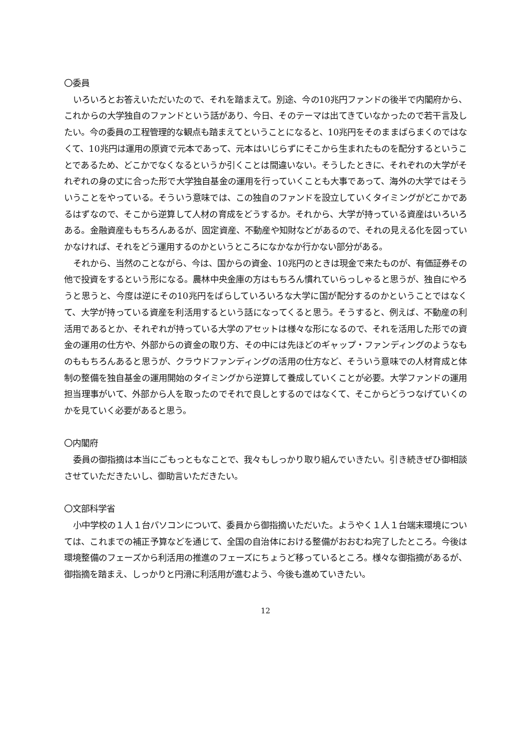〇委員
いろいろとお答えいただいたので、それを踏まえて。別途、今の10兆円ファンドの後半で内閣府から、これからの大学独自のファンドという話があり、今日、そのテーマは出てきていなかったので若干言及したい。今の委員の工程管理的な観点も踏まえてということになると、10兆円をそのままばらまくのではなくて、10兆円は運用の原資で元本であって、元本はいじらずにそこから生まれたものを配分するということであるため、どこかでなくなるというか引くことは間違いない。そうしたときに、それぞれの大学がそれぞれの身の丈に合った形で大学独自基金の運用を行っていくことも大事であって、海外の大学ではそういうことをやっている。そういう意味では、この独自のファンドを設立していくタイミングがどこかであるはずなので、そこから逆算して人材の育成をどうするか。それから、大学が持っている資産はいろいろある。金融資産ももちろんあるが、固定資産、不動産や知財などがあるので、それの見える化を図っていかなければ、それをどう運用するのかというところになかなか行かない部分がある。
それから、当然のことながら、今は、国からの資金、10兆円のときは現金で来たものが、有価証券その他で投資をするという形になる。農林中央金庫の方はもちろん慣れていらっしゃると思うが、独自にやろうと思うと、今度は逆にその10兆円をばらしていろいろな大学に国が配分するのかということではなくて、大学が持っている資産を利活用するという話になってくると思う。そうすると、例えば、不動産の利活用であるとか、それぞれが持っている大学のアセットは様々な形になるので、それを活用した形での資金の運用の仕方や、外部からの資金の取り方、その中には先ほどのギャップ・ファンディングのようなものももちろんあると思うが、クラウドファンディングの活用の仕方など、そういう意味での人材育成と体制の整備を独自基金の運用開始のタイミングから逆算して養成していくことが必要。大学ファンドの運用担当理事がいて、外部から人を取ったのでそれで良しとするのではなくて、そこからどうつなげていくのかを見ていく必要があると思う。
〇内閣府
委員の御指摘は本当にごもっともなことで、我々もしっかり取り組んでいきたい。引き続きぜひ御相談させていただきたいし、御助言いただきたい。
〇文部科学省
小中学校の１人１台パソコンについて、委員から御指摘いただいた。ようやく１人１台端末環境については、これまでの補正予算などを通じて、全国の自治体における整備がおおむね完了したところ。今後は環境整備のフェーズから利活用の推進のフェーズにちょうど移っているところ。様々な御指摘があるが、御指摘を踏まえ、しっかりと円滑に利活用が進むよう、今後も進めていきたい。
12